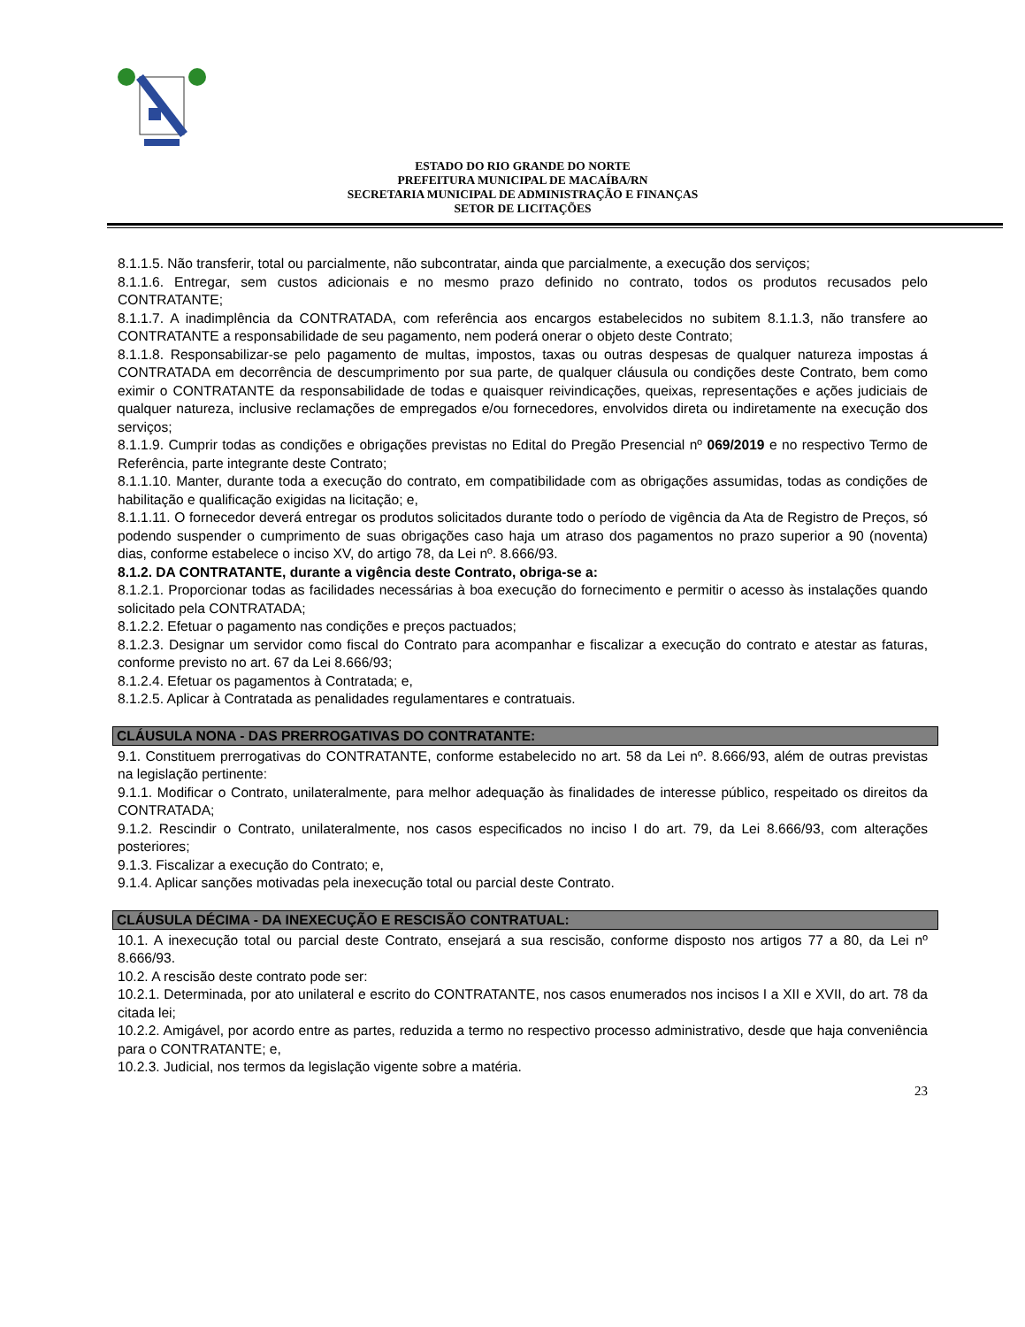ESTADO DO RIO GRANDE DO NORTE
PREFEITURA MUNICIPAL DE MACAÍBA/RN
SECRETARIA MUNICIPAL DE ADMINISTRAÇÃO E FINANÇAS
SETOR DE LICITAÇÕES
8.1.1.5. Não transferir, total ou parcialmente, não subcontratar, ainda que parcialmente, a execução dos serviços;
8.1.1.6. Entregar, sem custos adicionais e no mesmo prazo definido no contrato, todos os produtos recusados pelo CONTRATANTE;
8.1.1.7. A inadimplência da CONTRATADA, com referência aos encargos estabelecidos no subitem 8.1.1.3, não transfere ao CONTRATANTE a responsabilidade de seu pagamento, nem poderá onerar o objeto deste Contrato;
8.1.1.8. Responsabilizar-se pelo pagamento de multas, impostos, taxas ou outras despesas de qualquer natureza impostas á CONTRATADA em decorrência de descumprimento por sua parte, de qualquer cláusula ou condições deste Contrato, bem como eximir o CONTRATANTE da responsabilidade de todas e quaisquer reivindicações, queixas, representações e ações judiciais de qualquer natureza, inclusive reclamações de empregados e/ou fornecedores, envolvidos direta ou indiretamente na execução dos serviços;
8.1.1.9. Cumprir todas as condições e obrigações previstas no Edital do Pregão Presencial nº 069/2019 e no respectivo Termo de Referência, parte integrante deste Contrato;
8.1.1.10. Manter, durante toda a execução do contrato, em compatibilidade com as obrigações assumidas, todas as condições de habilitação e qualificação exigidas na licitação; e,
8.1.1.11. O fornecedor deverá entregar os produtos solicitados durante todo o período de vigência da Ata de Registro de Preços, só podendo suspender o cumprimento de suas obrigações caso haja um atraso dos pagamentos no prazo superior a 90 (noventa) dias, conforme estabelece o inciso XV, do artigo 78, da Lei nº. 8.666/93.
8.1.2. DA CONTRATANTE, durante a vigência deste Contrato, obriga-se a:
8.1.2.1. Proporcionar todas as facilidades necessárias à boa execução do fornecimento e permitir o acesso às instalações quando solicitado pela CONTRATADA;
8.1.2.2. Efetuar o pagamento nas condições e preços pactuados;
8.1.2.3. Designar um servidor como fiscal do Contrato para acompanhar e fiscalizar a execução do contrato e atestar as faturas, conforme previsto no art. 67 da Lei 8.666/93;
8.1.2.4. Efetuar os pagamentos à Contratada; e,
8.1.2.5. Aplicar à Contratada as penalidades regulamentares e contratuais.
CLÁUSULA NONA - DAS PRERROGATIVAS DO CONTRATANTE:
9.1. Constituem prerrogativas do CONTRATANTE, conforme estabelecido no art. 58 da Lei nº. 8.666/93, além de outras previstas na legislação pertinente:
9.1.1. Modificar o Contrato, unilateralmente, para melhor adequação às finalidades de interesse público, respeitado os direitos da CONTRATADA;
9.1.2. Rescindir o Contrato, unilateralmente, nos casos especificados no inciso I do art. 79, da Lei 8.666/93, com alterações posteriores;
9.1.3. Fiscalizar a execução do Contrato; e,
9.1.4. Aplicar sanções motivadas pela inexecução total ou parcial deste Contrato.
CLÁUSULA DÉCIMA - DA INEXECUÇÃO E RESCISÃO CONTRATUAL:
10.1. A inexecução total ou parcial deste Contrato, ensejará a sua rescisão, conforme disposto nos artigos 77 a 80, da Lei nº 8.666/93.
10.2. A rescisão deste contrato pode ser:
10.2.1. Determinada, por ato unilateral e escrito do CONTRATANTE, nos casos enumerados nos incisos I a XII e XVII, do art. 78 da citada lei;
10.2.2. Amigável, por acordo entre as partes, reduzida a termo no respectivo processo administrativo, desde que haja conveniência para o CONTRATANTE; e,
10.2.3. Judicial, nos termos da legislação vigente sobre a matéria.
23